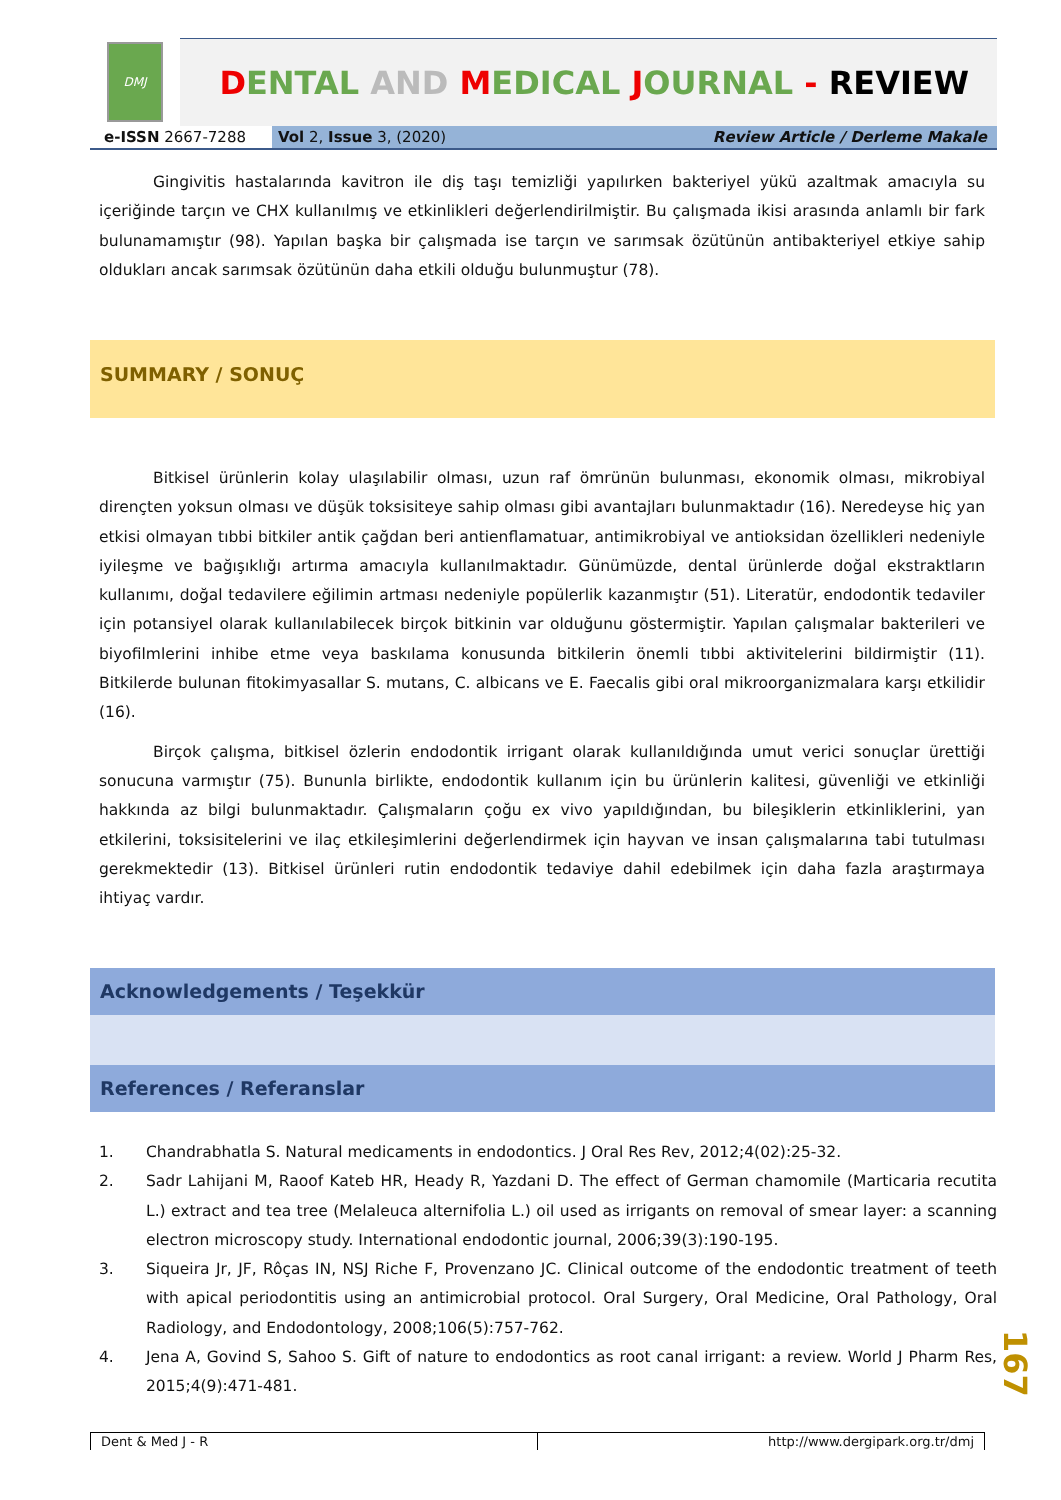DMJ
DENTAL AND MEDICAL JOURNAL - REVIEW
e-ISSN 2667-7288 Vol 2, Issue 3, (2020) Review Article / Derleme Makale
Gingivitis hastalarında kavitron ile diş taşı temizliği yapılırken bakteriyel yükü azaltmak amacıyla su içeriğinde tarçın ve CHX kullanılmış ve etkinlikleri değerlendirilmiştir. Bu çalışmada ikisi arasında anlamlı bir fark bulunamamıştır (98). Yapılan başka bir çalışmada ise tarçın ve sarımsak özütünün antibakteriyel etkiye sahip oldukları ancak sarımsak özütünün daha etkili olduğu bulunmuştur (78).
SUMMARY / SONUÇ
Bitkisel ürünlerin kolay ulaşılabilir olması, uzun raf ömrünün bulunması, ekonomik olması, mikrobiyal dirençten yoksun olması ve düşük toksisiteye sahip olması gibi avantajları bulunmaktadır (16). Neredeyse hiç yan etkisi olmayan tıbbi bitkiler antik çağdan beri antienflamatuar, antimikrobiyal ve antioksidan özellikleri nedeniyle iyileşme ve bağışıklığı artırma amacıyla kullanılmaktadır. Günümüzde, dental ürünlerde doğal ekstraktların kullanımı, doğal tedavilere eğilimin artması nedeniyle popülerlik kazanmıştır (51). Literatür, endodontik tedaviler için potansiyel olarak kullanılabilecek birçok bitkinin var olduğunu göstermiştir. Yapılan çalışmalar bakterileri ve biyofilmlerini inhibe etme veya baskılama konusunda bitkilerin önemli tıbbi aktivitelerini bildirmiştir (11). Bitkilerde bulunan fitokimyasallar S. mutans, C. albicans ve E. Faecalis gibi oral mikroorganizmalara karşı etkilidir (16).
Birçok çalışma, bitkisel özlerin endodontik irrigant olarak kullanıldığında umut verici sonuçlar ürettiği sonucuna varmıştır (75). Bununla birlikte, endodontik kullanım için bu ürünlerin kalitesi, güvenliği ve etkinliği hakkında az bilgi bulunmaktadır. Çalışmaların çoğu ex vivo yapıldığından, bu bileşiklerin etkinliklerini, yan etkilerini, toksisitelerini ve ilaç etkileşimlerini değerlendirmek için hayvan ve insan çalışmalarına tabi tutulması gerekmektedir (13). Bitkisel ürünleri rutin endodontik tedaviye dahil edebilmek için daha fazla araştırmaya ihtiyaç vardır.
Acknowledgements / Teşekkür
References / Referanslar
1. Chandrabhatla S. Natural medicaments in endodontics. J Oral Res Rev, 2012;4(02):25-32.
2. Sadr Lahijani M, Raoof Kateb HR, Heady R, Yazdani D. The effect of German chamomile (Marticaria recutita L.) extract and tea tree (Melaleuca alternifolia L.) oil used as irrigants on removal of smear layer: a scanning electron microscopy study. International endodontic journal, 2006;39(3):190-195.
3. Siqueira Jr, JF, Rôças IN, NSJ Riche F, Provenzano JC. Clinical outcome of the endodontic treatment of teeth with apical periodontitis using an antimicrobial protocol. Oral Surgery, Oral Medicine, Oral Pathology, Oral Radiology, and Endodontology, 2008;106(5):757-762.
4. Jena A, Govind S, Sahoo S. Gift of nature to endodontics as root canal irrigant: a review. World J Pharm Res, 2015;4(9):471-481.
167
Dent & Med J - R http://www.dergipark.org.tr/dmj